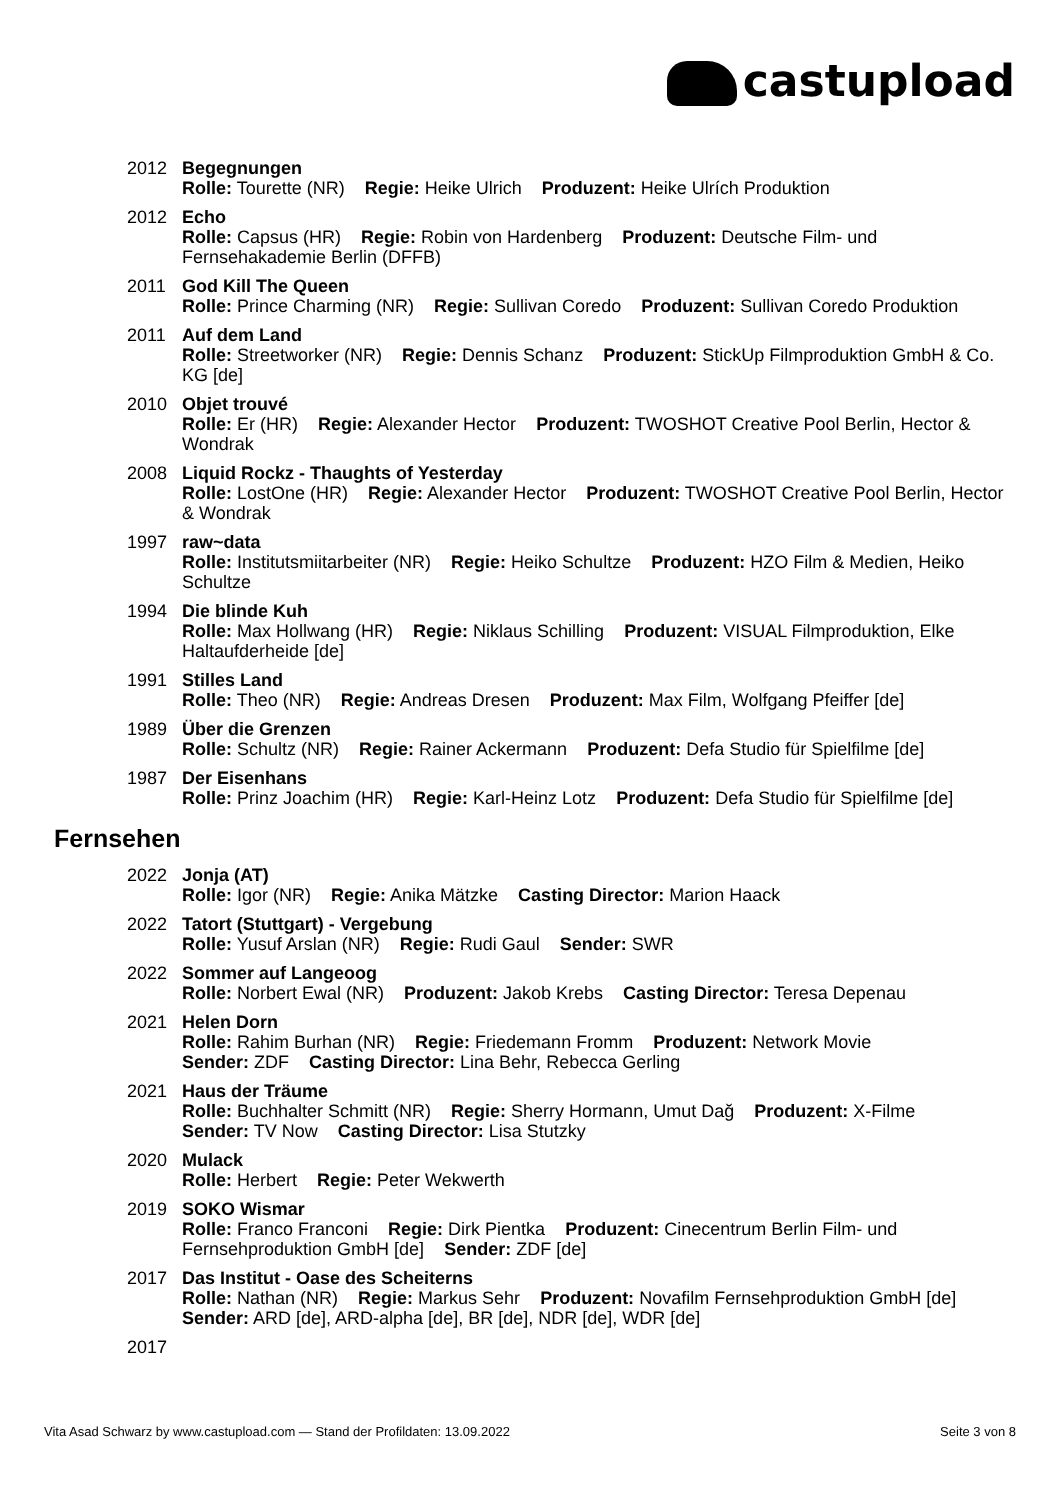castupload
2012 Begegnungen
Rolle: Tourette (NR) Regie: Heike Ulrich Produzent: Heike Ulrích Produktion
2012 Echo
Rolle: Capsus (HR) Regie: Robin von Hardenberg Produzent: Deutsche Film- und Fernsehakademie Berlin (DFFB)
2011 God Kill The Queen
Rolle: Prince Charming (NR) Regie: Sullivan Coredo Produzent: Sullivan Coredo Produktion
2011 Auf dem Land
Rolle: Streetworker (NR) Regie: Dennis Schanz Produzent: StickUp Filmproduktion GmbH & Co. KG [de]
2010 Objet trouvé
Rolle: Er (HR) Regie: Alexander Hector Produzent: TWOSHOT Creative Pool Berlin, Hector & Wondrak
2008 Liquid Rockz - Thaughts of Yesterday
Rolle: LostOne (HR) Regie: Alexander Hector Produzent: TWOSHOT Creative Pool Berlin, Hector & Wondrak
1997 raw~data
Rolle: Institutsmiitarbeiter (NR) Regie: Heiko Schultze Produzent: HZO Film & Medien, Heiko Schultze
1994 Die blinde Kuh
Rolle: Max Hollwang (HR) Regie: Niklaus Schilling Produzent: VISUAL Filmproduktion, Elke Haltaufderheide [de]
1991 Stilles Land
Rolle: Theo (NR) Regie: Andreas Dresen Produzent: Max Film, Wolfgang Pfeiffer [de]
1989 Über die Grenzen
Rolle: Schultz (NR) Regie: Rainer Ackermann Produzent: Defa Studio für Spielfilme [de]
1987 Der Eisenhans
Rolle: Prinz Joachim (HR) Regie: Karl-Heinz Lotz Produzent: Defa Studio für Spielfilme [de]
Fernsehen
2022 Jonja (AT)
Rolle: Igor (NR) Regie: Anika Mätzke Casting Director: Marion Haack
2022 Tatort (Stuttgart) - Vergebung
Rolle: Yusuf Arslan (NR) Regie: Rudi Gaul Sender: SWR
2022 Sommer auf Langeoog
Rolle: Norbert Ewal (NR) Produzent: Jakob Krebs Casting Director: Teresa Depenau
2021 Helen Dorn
Rolle: Rahim Burhan (NR) Regie: Friedemann Fromm Produzent: Network Movie
Sender: ZDF Casting Director: Lina Behr, Rebecca Gerling
2021 Haus der Träume
Rolle: Buchhalter Schmitt (NR) Regie: Sherry Hormann, Umut Dağ Produzent: X-Filme
Sender: TV Now Casting Director: Lisa Stutzky
2020 Mulack
Rolle: Herbert Regie: Peter Wekwerth
2019 SOKO Wismar
Rolle: Franco Franconi Regie: Dirk Pientka Produzent: Cinecentrum Berlin Film- und Fernsehproduktion GmbH [de] Sender: ZDF [de]
2017 Das Institut - Oase des Scheiterns
Rolle: Nathan (NR) Regie: Markus Sehr Produzent: Novafilm Fernsehproduktion GmbH [de] Sender: ARD [de], ARD-alpha [de], BR [de], NDR [de], WDR [de]
2017
Vita Asad Schwarz by www.castupload.com — Stand der Profildaten: 13.09.2022 Seite 3 von 8